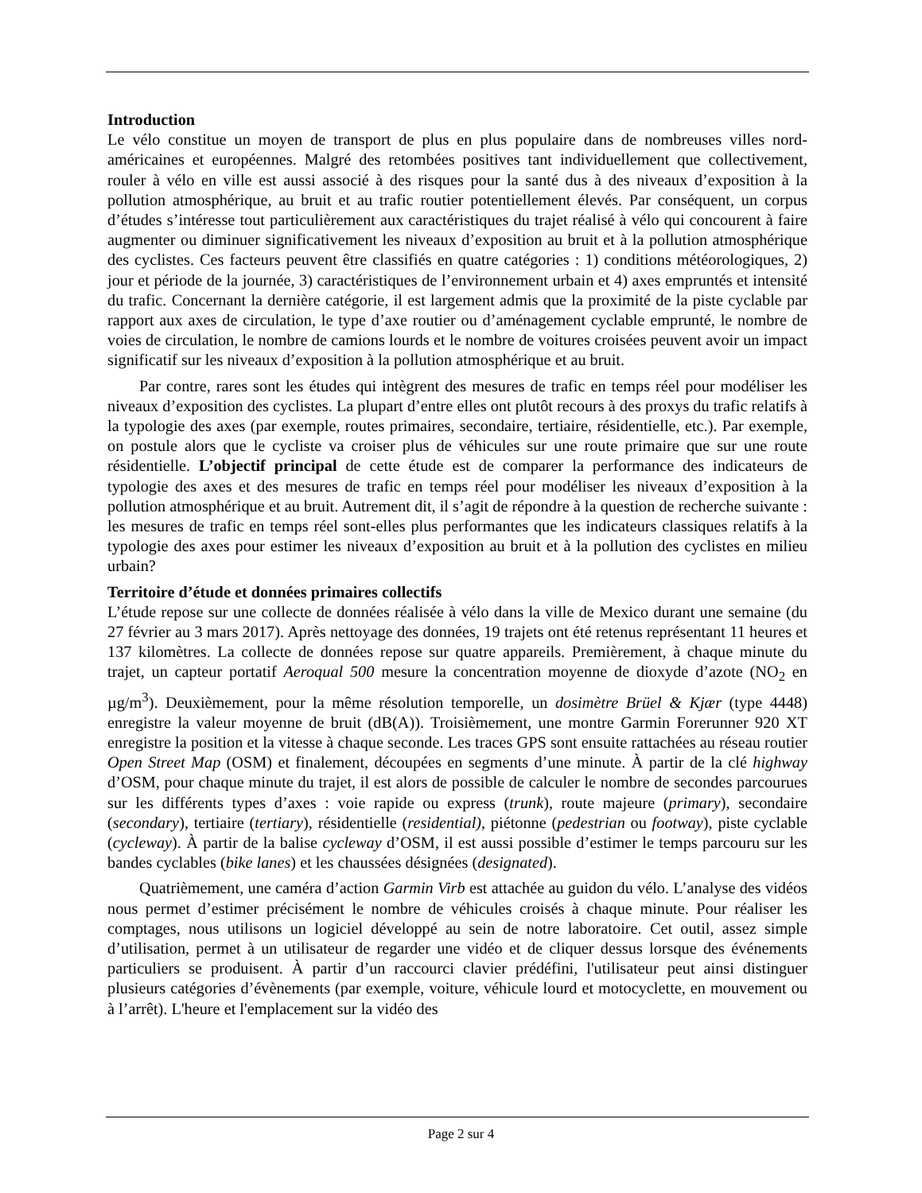Introduction
Le vélo constitue un moyen de transport de plus en plus populaire dans de nombreuses villes nord-américaines et européennes. Malgré des retombées positives tant individuellement que collectivement, rouler à vélo en ville est aussi associé à des risques pour la santé dus à des niveaux d’exposition à la pollution atmosphérique, au bruit et au trafic routier potentiellement élevés. Par conséquent, un corpus d’études s’intéresse tout particulièrement aux caractéristiques du trajet réalisé à vélo qui concourent à faire augmenter ou diminuer significativement les niveaux d’exposition au bruit et à la pollution atmosphérique des cyclistes. Ces facteurs peuvent être classifiés en quatre catégories : 1) conditions météorologiques, 2) jour et période de la journée, 3) caractéristiques de l’environnement urbain et 4) axes empruntés et intensité du trafic. Concernant la dernière catégorie, il est largement admis que la proximité de la piste cyclable par rapport aux axes de circulation, le type d’axe routier ou d’aménagement cyclable emprunté, le nombre de voies de circulation, le nombre de camions lourds et le nombre de voitures croisées peuvent avoir un impact significatif sur les niveaux d’exposition à la pollution atmosphérique et au bruit.
Par contre, rares sont les études qui intègrent des mesures de trafic en temps réel pour modéliser les niveaux d’exposition des cyclistes. La plupart d’entre elles ont plutôt recours à des proxys du trafic relatifs à la typologie des axes (par exemple, routes primaires, secondaire, tertiaire, résidentielle, etc.). Par exemple, on postule alors que le cycliste va croiser plus de véhicules sur une route primaire que sur une route résidentielle. L’objectif principal de cette étude est de comparer la performance des indicateurs de typologie des axes et des mesures de trafic en temps réel pour modéliser les niveaux d’exposition à la pollution atmosphérique et au bruit. Autrement dit, il s’agit de répondre à la question de recherche suivante : les mesures de trafic en temps réel sont-elles plus performantes que les indicateurs classiques relatifs à la typologie des axes pour estimer les niveaux d’exposition au bruit et à la pollution des cyclistes en milieu urbain?
Territoire d’étude et données primaires collectifs
L’étude repose sur une collecte de données réalisée à vélo dans la ville de Mexico durant une semaine (du 27 février au 3 mars 2017). Après nettoyage des données, 19 trajets ont été retenus représentant 11 heures et 137 kilomètres. La collecte de données repose sur quatre appareils. Premièrement, à chaque minute du trajet, un capteur portatif Aeroqual 500 mesure la concentration moyenne de dioxyde d’azote (NO<sub>2</sub> en µg/m<sup>3</sup>). Deuxièmement, pour la même résolution temporelle, un dosimètre Brüel & Kjær (type 4448) enregistre la valeur moyenne de bruit (dB(A)). Troisièmement, une montre Garmin Forerunner 920 XT enregistre la position et la vitesse à chaque seconde. Les traces GPS sont ensuite rattachées au réseau routier Open Street Map (OSM) et finalement, découpées en segments d’une minute. À partir de la clé highway d’OSM, pour chaque minute du trajet, il est alors de possible de calculer le nombre de secondes parcourues sur les différents types d’axes : voie rapide ou express (trunk), route majeure (primary), secondaire (secondary), tertiaire (tertiary), résidentielle (residential), piétonne (pedestrian ou footway), piste cyclable (cycleway). À partir de la balise cycleway d’OSM, il est aussi possible d’estimer le temps parcouru sur les bandes cyclables (bike lanes) et les chaussées désignées (designated).
Quatrièmement, une caméra d’action Garmin Virb est attachée au guidon du vélo. L’analyse des vidéos nous permet d’estimer précisément le nombre de véhicules croisés à chaque minute. Pour réaliser les comptages, nous utilisons un logiciel développé au sein de notre laboratoire. Cet outil, assez simple d’utilisation, permet à un utilisateur de regarder une vidéo et de cliquer dessus lorsque des événements particuliers se produisent. À partir d’un raccourci clavier prédéfini, l'utilisateur peut ainsi distinguer plusieurs catégories d’évènements (par exemple, voiture, véhicule lourd et motocyclette, en mouvement ou à l’arrêt). L'heure et l'emplacement sur la vidéo des
Page 2 sur 4